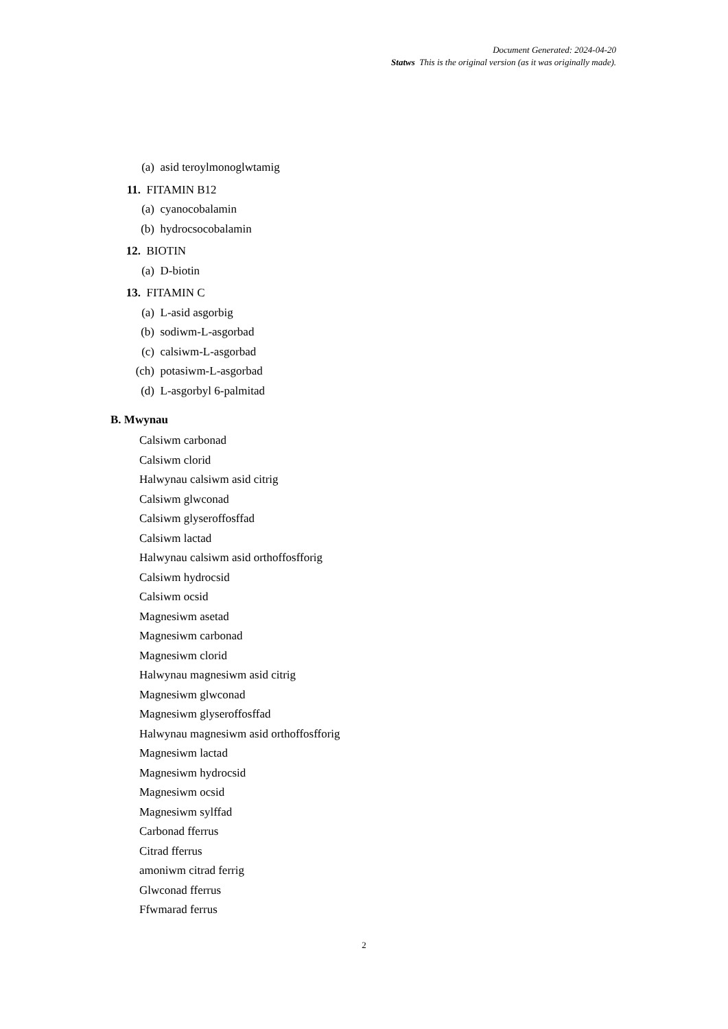Document Generated: 2024-04-20
Statws This is the original version (as it was originally made).
(a) asid teroylmonoglwtamig
11. FITAMIN B12
(a) cyanocobalamin
(b) hydrocsocobalamin
12. BIOTIN
(a) D-biotin
13. FITAMIN C
(a) L-asid asgorbig
(b) sodiwm-L-asgorbad
(c) calsiwm-L-asgorbad
(ch) potasiwm-L-asgorbad
(d) L-asgorbyl 6-palmitad
B. Mwynau
Calsiwm carbonad
Calsiwm clorid
Halwynau calsiwm asid citrig
Calsiwm glwconad
Calsiwm glyseroffosffad
Calsiwm lactad
Halwynau calsiwm asid orthoffosfforig
Calsiwm hydrocsid
Calsiwm ocsid
Magnesiwm asetad
Magnesiwm carbonad
Magnesiwm clorid
Halwynau magnesiwm asid citrig
Magnesiwm glwconad
Magnesiwm glyseroffosffad
Halwynau magnesiwm asid orthoffosfforig
Magnesiwm lactad
Magnesiwm hydrocsid
Magnesiwm ocsid
Magnesiwm sylffad
Carbonad fferrus
Citrad fferrus
amoniwm citrad ferrig
Glwconad fferrus
Ffwmarad ferrus
2